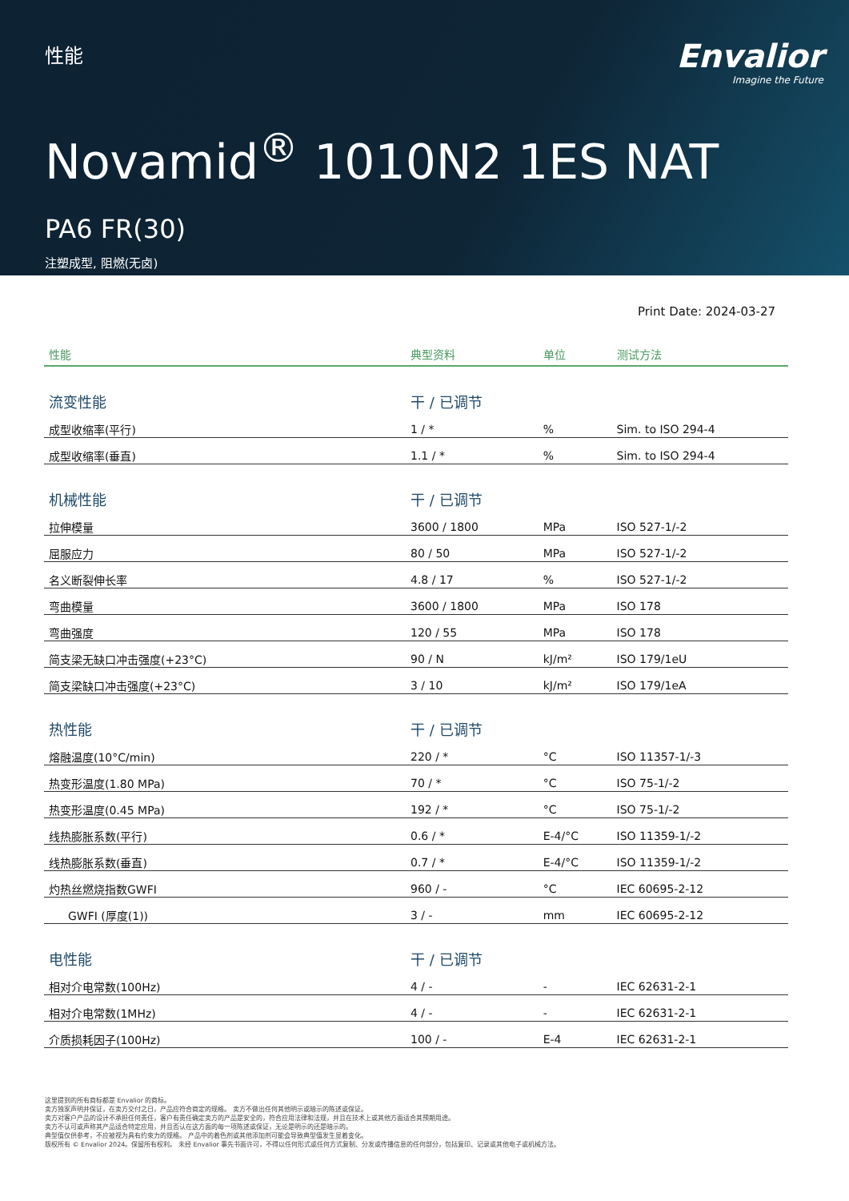性能
Envalior
Imagine the Future
Novamid<sup>®</sup> 1010N2 1ES NAT
PA6 FR(30)
注塑成型, 阻燃(无卤)
Print Date: 2024-03-27
| 性能 | 典型资料 | 单位 | 测试方法 |
| --- | --- | --- | --- |
| 流变性能 | 干 / 已调节 | | |
| 成型收缩率(平行) | 1 / * | % | Sim. to ISO 294-4 |
| 成型收缩率(垂直) | 1.1 / * | % | Sim. to ISO 294-4 |
| 机械性能 | 干 / 已调节 | | |
| 拉伸模量 | 3600 / 1800 | MPa | ISO 527-1/-2 |
| 屈服应力 | 80 / 50 | MPa | ISO 527-1/-2 |
| 名义断裂伸长率 | 4.8 / 17 | % | ISO 527-1/-2 |
| 弯曲模量 | 3600 / 1800 | MPa | ISO 178 |
| 弯曲强度 | 120 / 55 | MPa | ISO 178 |
| 简支梁无缺口冲击强度(+23°C) | 90 / N | kJ/m² | ISO 179/1eU |
| 简支梁缺口冲击强度(+23°C) | 3 / 10 | kJ/m² | ISO 179/1eA |
| 热性能 | 干 / 已调节 | | |
| 熔融温度(10°C/min) | 220 / * | °C | ISO 11357-1/-3 |
| 热变形温度(1.80 MPa) | 70 / * | °C | ISO 75-1/-2 |
| 热变形温度(0.45 MPa) | 192 / * | °C | ISO 75-1/-2 |
| 线热膨胀系数(平行) | 0.6 / * | E-4/°C | ISO 11359-1/-2 |
| 线热膨胀系数(垂直) | 0.7 / * | E-4/°C | ISO 11359-1/-2 |
| 灼热丝燃烧指数GWFI | 960 / - | °C | IEC 60695-2-12 |
| GWFI (厚度(1)) | 3 / - | mm | IEC 60695-2-12 |
| 电性能 | 干 / 已调节 | | |
| 相对介电常数(100Hz) | 4 / - | - | IEC 62631-2-1 |
| 相对介电常数(1MHz) | 4 / - | - | IEC 62631-2-1 |
| 介质损耗因子(100Hz) | 100 / - | E-4 | IEC 62631-2-1 |
这里提到的所有商标都是 Envalior 的商标。
卖方独家声明并保证，在卖方交付之日，产品应符合商定的规格。 卖方不做出任何其他明示或暗示的陈述或保证。
卖方对客户产品的设计不承担任何责任，客户有责任确定卖方的产品是安全的，符合应用法律和法规，并且在技术上或其他方面适合其预期用途。
卖方不认可或声称其产品适合特定应用，并且否认在这方面的每一项陈述或保证，无论是明示的还是暗示的。
典型值仅供参考，不应被视为具有约束力的规格。 产品中的着色剂或其他添加剂可能会导致典型值发生显着变化。
版权所有 © Envalior 2024。保留所有权利。 未经 Envalior 事先书面许可，不得以任何形式或任何方式复制、分发或传播信息的任何部分，包括复印、记录或其他电子或机械方法。